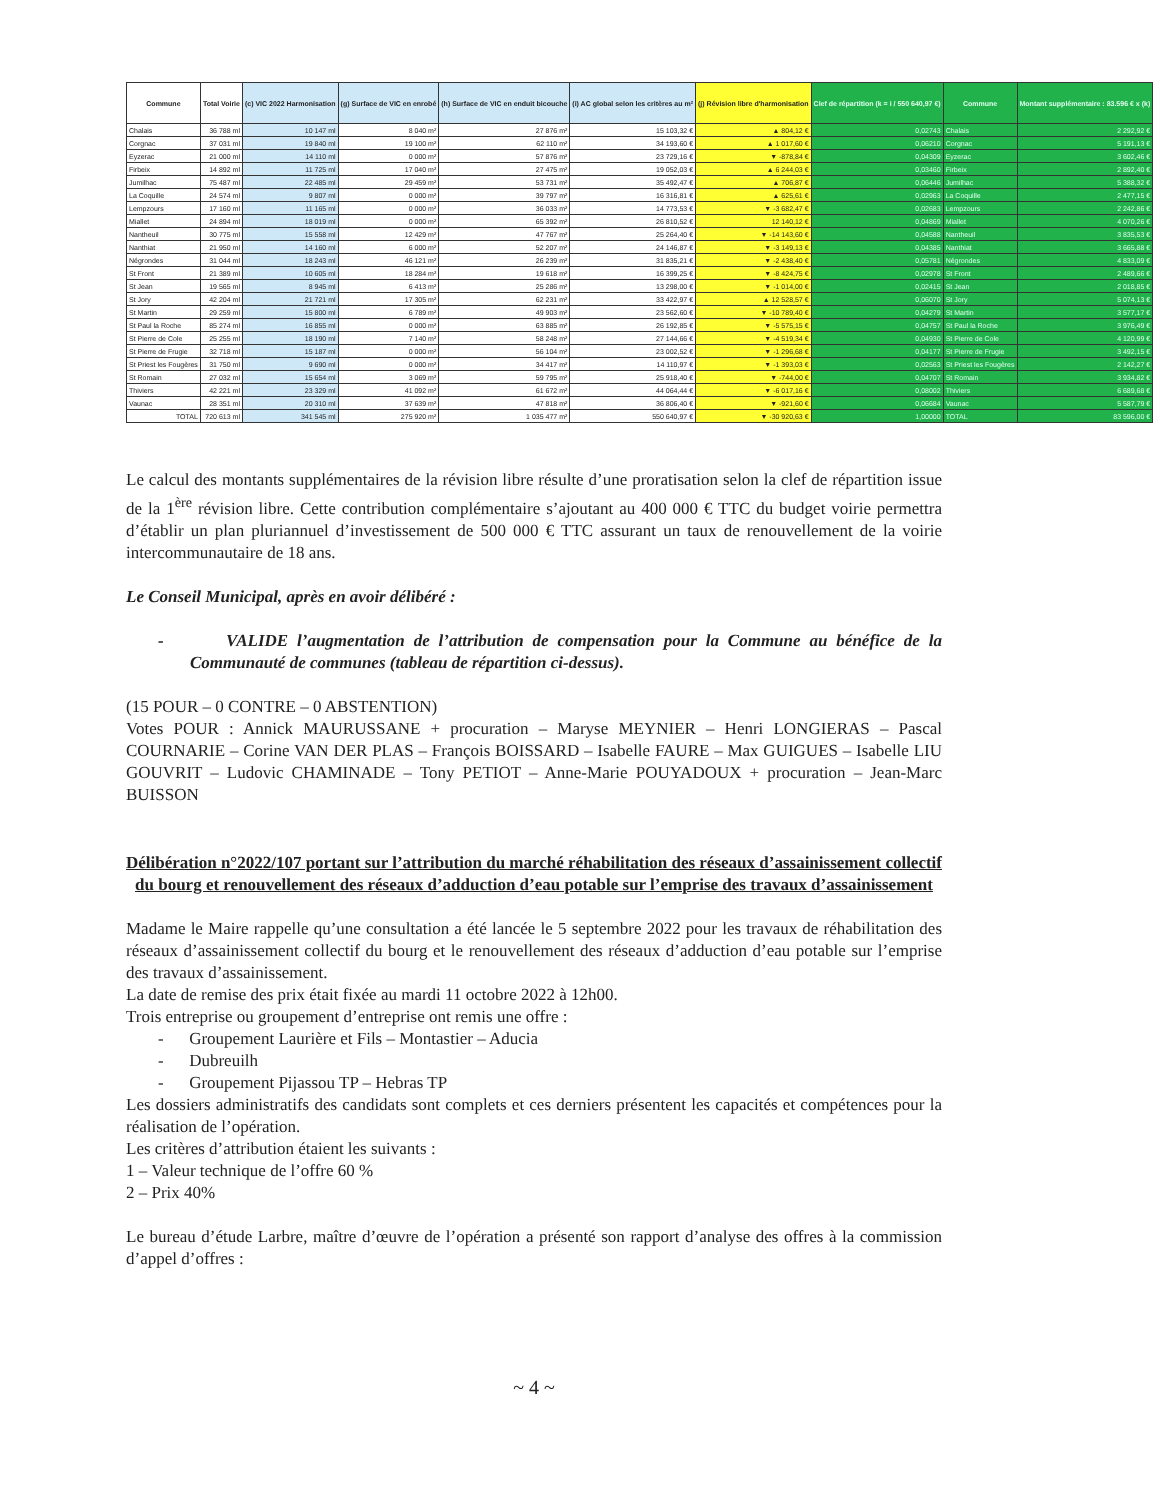| Commune | Total Voirie | (c) VIC 2022 Harmonisation | (g) Surface de VIC en enrobé | (h) Surface de VIC en enduit bicouche | (i) AC global selon les critères au m² | (j) Révision libre d'harmonisation | Clef de répartition (k = i / 550 640,97 €) | Commune | Montant supplémentaire : 83.596 € x (k) |
| --- | --- | --- | --- | --- | --- | --- | --- | --- | --- |
| Chalais | 36 788 ml | 10 147 ml | 8 040 m² | 27 876 m² | 15 103,32 € | ▲ 804,12 € | 0,02743 | Chalais | 2 292,92 € |
| Corgnac | 37 031 ml | 19 840 ml | 19 100 m² | 62 110 m² | 34 193,60 € | ▲ 1 017,60 € | 0,06210 | Corgnac | 5 191,13 € |
| Eyzerac | 21 000 ml | 14 110 ml | 0 000 m² | 57 876 m² | 23 729,16 € | ▼ -878,84 € | 0,04309 | Eyzerac | 3 602,46 € |
| Firbeix | 14 892 ml | 11 725 ml | 17 040 m² | 27 475 m² | 19 052,03 € | ▲ 6 244,03 € | 0,03460 | Firbeix | 2 892,40 € |
| Jumilhac | 75 487 ml | 22 485 ml | 29 459 m² | 53 731 m² | 35 492,47 € | ▲ 706,87 € | 0,06446 | Jumilhac | 5 388,32 € |
| La Coquille | 24 574 ml | 9 807 ml | 0 000 m² | 39 797 m² | 16 316,81 € | ▲ 625,61 € | 0,02963 | La Coquille | 2 477,15 € |
| Lempzours | 17 160 ml | 11 165 ml | 0 000 m² | 36 033 m² | 14 773,53 € | ▼ -3 682,47 € | 0,02683 | Lempzours | 2 242,86 € |
| Miallet | 24 894 ml | 18 019 ml | 0 000 m² | 65 392 m² | 26 810,52 € | 12 140,12 € | 0,04869 | Miallet | 4 070,26 € |
| Nantheuil | 30 775 ml | 15 558 ml | 12 429 m² | 47 767 m² | 25 264,40 € | ▼ -14 143,60 € | 0,04588 | Nantheuil | 3 835,53 € |
| Nanthiat | 21 950 ml | 14 160 ml | 6 000 m² | 52 207 m² | 24 146,87 € | ▼ -3 149,13 € | 0,04385 | Nanthiat | 3 665,88 € |
| Négrondes | 31 044 ml | 18 243 ml | 46 121 m² | 26 239 m² | 31 835,21 € | ▼ -2 438,40 € | 0,05781 | Négrondes | 4 833,09 € |
| St Front | 21 389 ml | 10 605 ml | 18 284 m² | 19 618 m² | 16 399,25 € | ▼ -8 424,75 € | 0,02978 | St Front | 2 489,66 € |
| St Jean | 19 565 ml | 8 945 ml | 6 413 m² | 25 286 m² | 13 298,00 € | ▼ -1 014,00 € | 0,02415 | St Jean | 2 018,85 € |
| St Jory | 42 204 ml | 21 721 ml | 17 305 m² | 62 231 m² | 33 422,97 € | ▲ 12 528,57 € | 0,06070 | St Jory | 5 074,13 € |
| St Martin | 29 259 ml | 15 800 ml | 6 789 m² | 49 903 m² | 23 562,60 € | ▼ -10 789,40 € | 0,04279 | St Martin | 3 577,17 € |
| St Paul la Roche | 85 274 ml | 16 855 ml | 0 000 m² | 63 885 m² | 26 192,85 € | ▼ -5 575,15 € | 0,04757 | St Paul la Roche | 3 976,49 € |
| St Pierre de Cole | 25 255 ml | 18 190 ml | 7 140 m² | 58 248 m² | 27 144,66 € | ▼ -4 519,34 € | 0,04930 | St Pierre de Cole | 4 120,99 € |
| St Pierre de Frugie | 32 718 ml | 15 187 ml | 0 000 m² | 56 104 m² | 23 002,52 € | ▼ -1 296,68 € | 0,04177 | St Pierre de Frugie | 3 492,15 € |
| St Priest les Fougères | 31 750 ml | 9 690 ml | 0 000 m² | 34 417 m² | 14 110,97 € | ▼ -1 393,03 € | 0,02563 | St Priest les Fougères | 2 142,27 € |
| St Romain | 27 032 ml | 15 654 ml | 3 069 m² | 59 795 m² | 25 918,40 € | ▼ -744,00 € | 0,04707 | St Romain | 3 934,82 € |
| Thiviers | 42 221 ml | 23 329 ml | 41 092 m² | 61 672 m² | 44 064,44 € | ▼ -6 017,16 € | 0,08002 | Thiviers | 6 689,68 € |
| Vaunac | 28 351 ml | 20 310 ml | 37 639 m² | 47 818 m² | 36 806,40 € | ▼ -921,60 € | 0,06684 | Vaunac | 5 587,79 € |
| TOTAL | 720 613 ml | 341 545 ml | 275 920 m² | 1 035 477 m² | 550 640,97 € | ▼ -30 920,63 € | 1,00000 | TOTAL | 83 596,00 € |
Le calcul des montants supplémentaires de la révision libre résulte d’une proratisation selon la clef de répartition issue de la 1<sup>ère</sup> révision libre. Cette contribution complémentaire s’ajoutant au 400 000 € TTC du budget voirie permettra d’établir un plan pluriannuel d’investissement de 500 000 € TTC assurant un taux de renouvellement de la voirie intercommunautaire de 18 ans.
Le Conseil Municipal, après en avoir délibéré :
- VALIDE l’augmentation de l’attribution de compensation pour la Commune au bénéfice de la Communauté de communes (tableau de répartition ci-dessus).
(15 POUR – 0 CONTRE – 0 ABSTENTION)
Votes POUR : Annick MAURUSSANE + procuration – Maryse MEYNIER – Henri LONGIERAS – Pascal COURNARIE – Corine VAN DER PLAS – François BOISSARD – Isabelle FAURE – Max GUIGUES – Isabelle LIU GOUVRIT – Ludovic CHAMINADE – Tony PETIOT – Anne-Marie POUYADOUX + procuration – Jean-Marc BUISSON
Délibération n°2022/107 portant sur l’attribution du marché réhabilitation des réseaux d’assainissement collectif du bourg et renouvellement des réseaux d’adduction d’eau potable sur l’emprise des travaux d’assainissement
Madame le Maire rappelle qu’une consultation a été lancée le 5 septembre 2022 pour les travaux de réhabilitation des réseaux d’assainissement collectif du bourg et le renouvellement des réseaux d’adduction d’eau potable sur l’emprise des travaux d’assainissement.
La date de remise des prix était fixée au mardi 11 octobre 2022 à 12h00.
Trois entreprise ou groupement d’entreprise ont remis une offre :
- Groupement Laurière et Fils – Montastier – Aducia
- Dubreuilh
- Groupement Pijassou TP – Hebras TP
Les dossiers administratifs des candidats sont complets et ces derniers présentent les capacités et compétences pour la réalisation de l’opération.
Les critères d’attribution étaient les suivants :
1 – Valeur technique de l’offre 60 %
2 – Prix 40%
Le bureau d’étude Larbre, maître d’œuvre de l’opération a présenté son rapport d’analyse des offres à la commission d’appel d’offres :
~ 4 ~